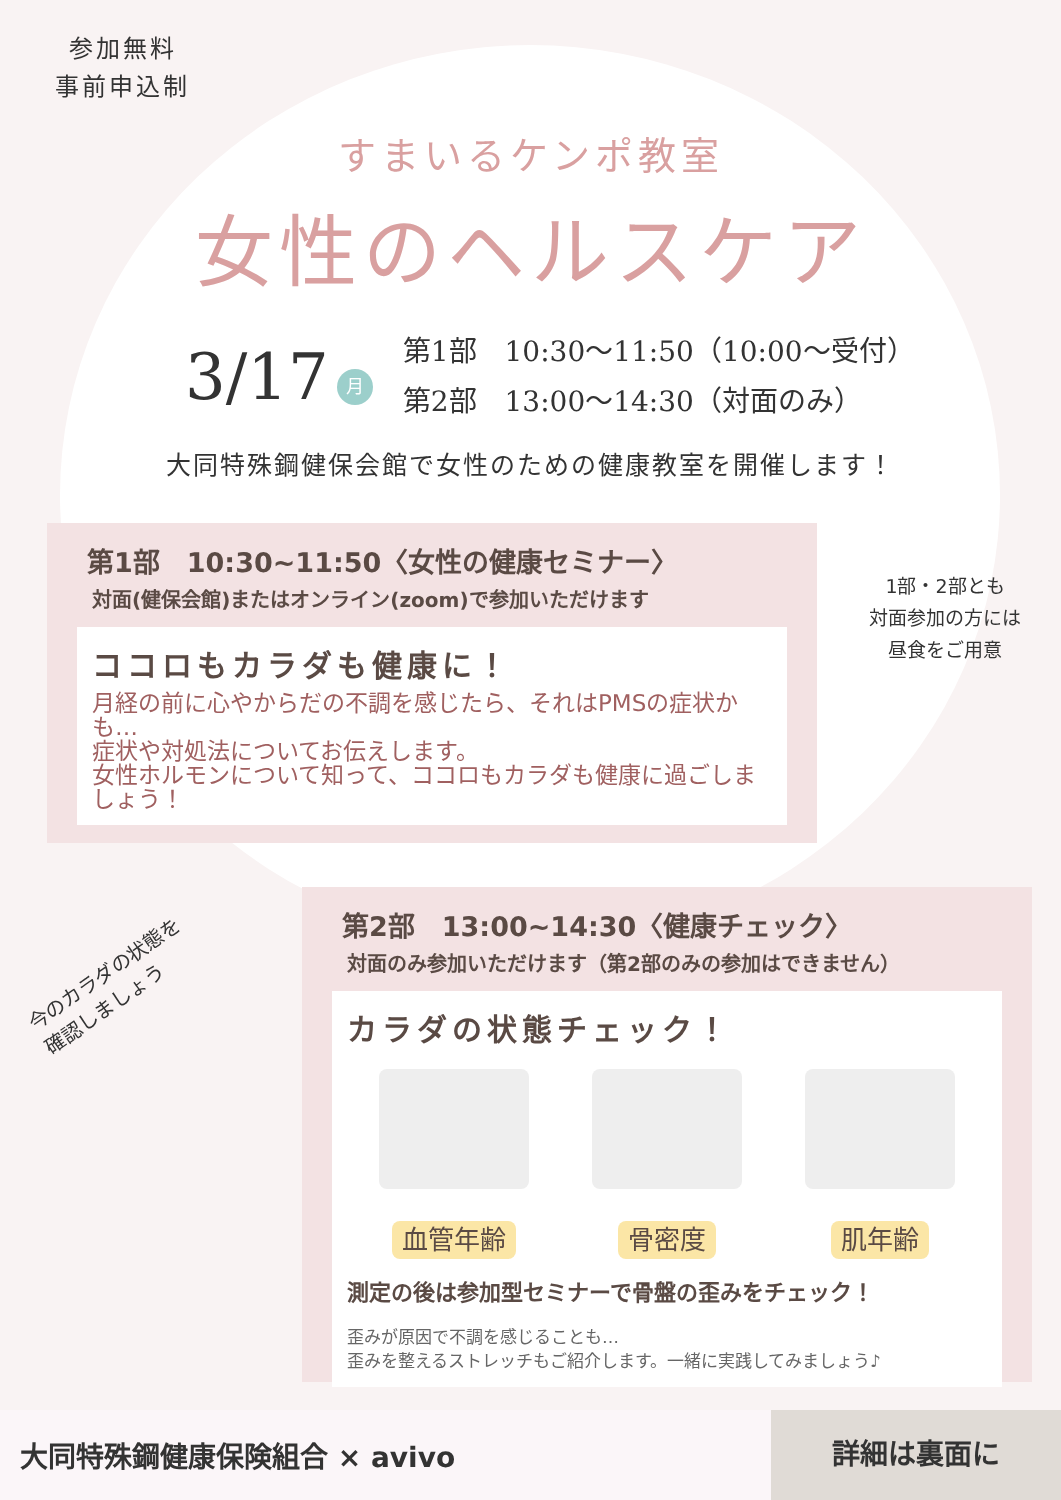参加無料
事前申込制
すまいるケンポ教室
女性のヘルスケア
3/17 月
第1部　10:30～11:50（10:00～受付）
第2部　13:00～14:30（対面のみ）
大同特殊鋼健保会館で女性のための健康教室を開催します！
第1部　10:30~11:50〈女性の健康セミナー〉
対面(健保会館)またはオンライン(zoom)で参加いただけます
ココロもカラダも健康に！
月経の前に心やからだの不調を感じたら、それはPMSの症状かも…
症状や対処法についてお伝えします。
女性ホルモンについて知って、ココロもカラダも健康に過ごしましょう！
1部・2部とも
対面参加の方には
昼食をご用意
今のカラダの状態を
確認しましょう
第2部　13:00~14:30〈健康チェック〉
対面のみ参加いただけます（第2部のみの参加はできません）
カラダの状態チェック！
血管年齢 骨密度 肌年齢
測定の後は参加型セミナーで骨盤の歪みをチェック！
歪みが原因で不調を感じることも…
歪みを整えるストレッチもご紹介します。一緒に実践してみましょう♪
大同特殊鋼健康保険組合 × avivo 詳細は裏面に